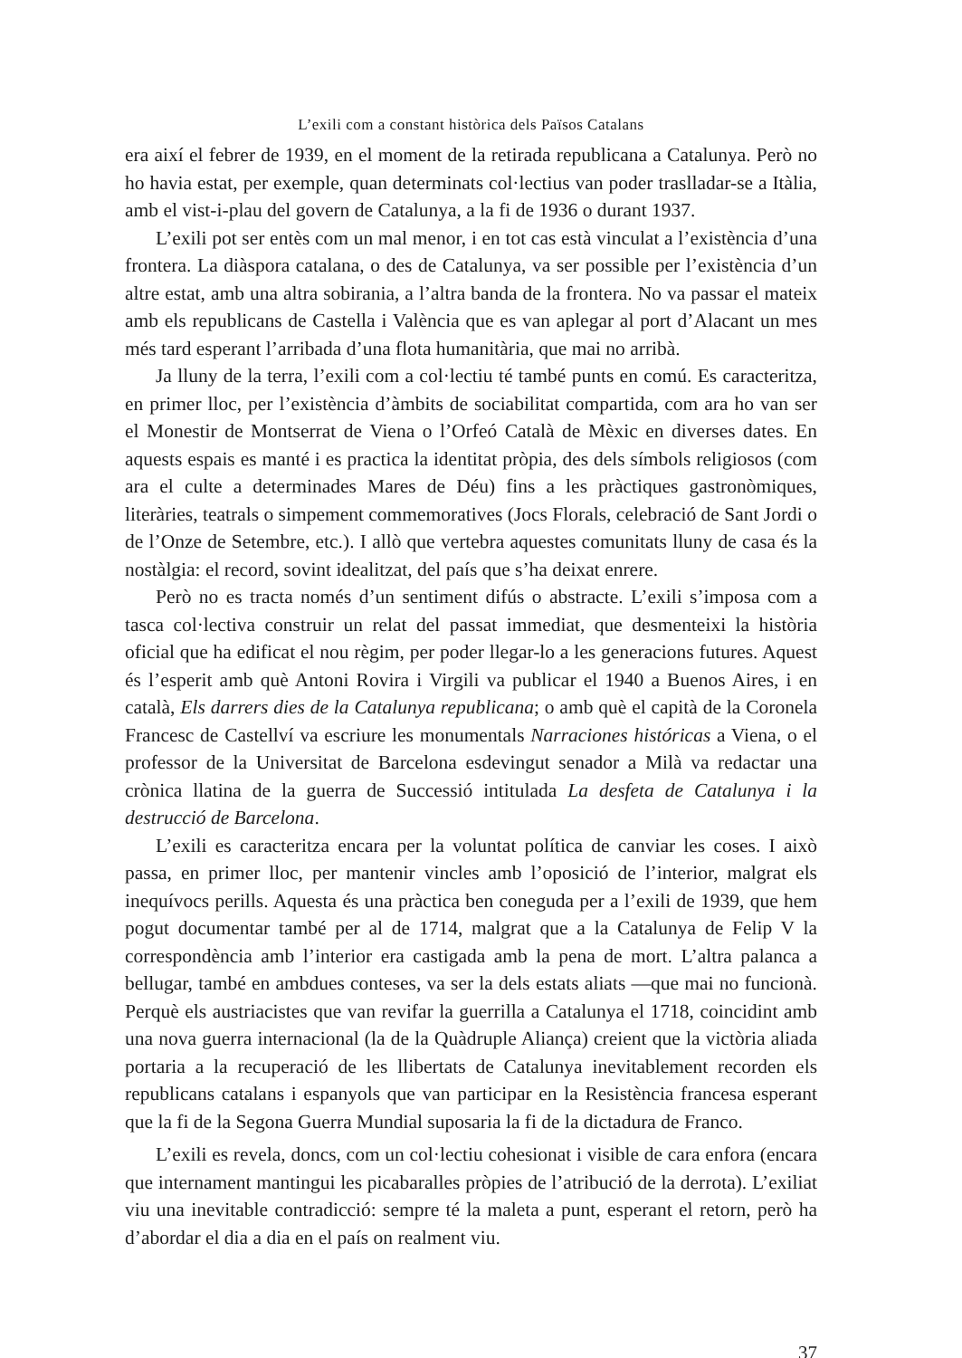L’exili com a constant històrica dels Països Catalans
era així el febrer de 1939, en el moment de la retirada republicana a Catalunya. Però no ho havia estat, per exemple, quan determinats col·lectius van poder traslladar-se a Itàlia, amb el vist-i-plau del govern de Catalunya, a la fi de 1936 o durant 1937.
L’exili pot ser entès com un mal menor, i en tot cas està vinculat a l’existència d’una frontera. La diàspora catalana, o des de Catalunya, va ser possible per l’existència d’un altre estat, amb una altra sobirania, a l’altra banda de la frontera. No va passar el mateix amb els republicans de Castella i València que es van aplegar al port d’Alacant un mes més tard esperant l’arribada d’una flota humanitària, que mai no arribà.
Ja lluny de la terra, l’exili com a col·lectiu té també punts en comú. Es caracteritza, en primer lloc, per l’existència d’àmbits de sociabilitat compartida, com ara ho van ser el Monestir de Montserrat de Viena o l’Orfeó Català de Mèxic en diverses dates. En aquests espais es manté i es practica la identitat pròpia, des dels símbols religiosos (com ara el culte a determinades Mares de Déu) fins a les pràctiques gastronòmiques, literàries, teatrals o simpement commemoratives (Jocs Florals, celebració de Sant Jordi o de l’Onze de Setembre, etc.). I allò que vertebra aquestes comunitats lluny de casa és la nostàlgia: el record, sovint idealitzat, del país que s’ha deixat enrere.
Però no es tracta només d’un sentiment difús o abstracte. L’exili s’imposa com a tasca col·lectiva construir un relat del passat immediat, que desmenteixi la història oficial que ha edificat el nou règim, per poder llegar-lo a les generacions futures. Aquest és l’esperit amb què Antoni Rovira i Virgili va publicar el 1940 a Buenos Aires, i en català, Els darrers dies de la Catalunya republicana; o amb què el capità de la Coronela Francesc de Castellví va escriure les monumentals Narraciones históricas a Viena, o el professor de la Universitat de Barcelona esdevingut senador a Milà va redactar una crònica llatina de la guerra de Successió intitulada La desfeta de Catalunya i la destrucció de Barcelona.
L’exili es caracteritza encara per la voluntat política de canviar les coses. I això passa, en primer lloc, per mantenir vincles amb l’oposició de l’interior, malgrat els inequívocs perills. Aquesta és una pràctica ben coneguda per a l’exili de 1939, que hem pogut documentar també per al de 1714, malgrat que a la Catalunya de Felip V la correspondència amb l’interior era castigada amb la pena de mort. L’altra palanca a bellugar, també en ambdues conteses, va ser la dels estats aliats —que mai no funcionà. Perquè els austriacistes que van revifar la guerrilla a Catalunya el 1718, coincidint amb una nova guerra internacional (la de la Quàdruple Aliança) creient que la victòria aliada portaria a la recuperació de les llibertats de Catalunya inevitablement recorden els republicans catalans i espanyols que van participar en la Resistència francesa esperant que la fi de la Segona Guerra Mundial suposaria la fi de la dictadura de Franco.
L’exili es revela, doncs, com un col·lectiu cohesionat i visible de cara enfora (encara que internament mantingui les picabaralles pròpies de l’atribució de la derrota). L’exiliat viu una inevitable contradicció: sempre té la maleta a punt, esperant el retorn, però ha d’abordar el dia a dia en el país on realment viu.
37